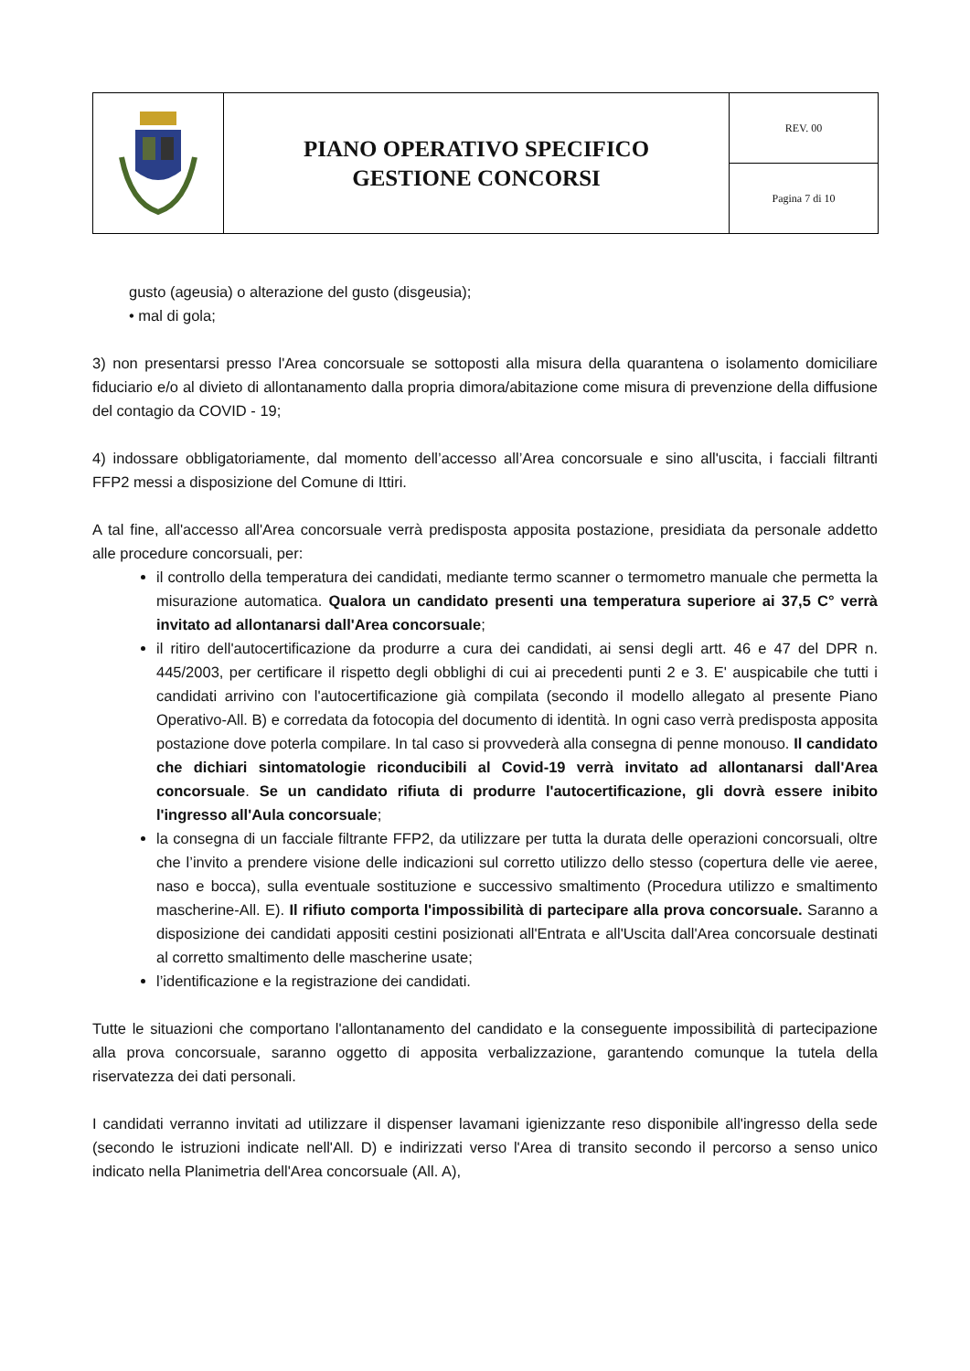| | PIANO OPERATIVO SPECIFICO GESTIONE CONCORSI | REV. 00 |
| | | Pagina 7 di 10 |
gusto (ageusia) o alterazione del gusto (disgeusia);
• mal di gola;
3) non presentarsi presso l'Area concorsuale se sottoposti alla misura della quarantena o isolamento domiciliare fiduciario e/o al divieto di allontanamento dalla propria dimora/abitazione come misura di prevenzione della diffusione del contagio da COVID - 19;
4) indossare obbligatoriamente, dal momento dell’accesso all’Area concorsuale e sino all'uscita, i facciali filtranti FFP2 messi a disposizione del Comune di Ittiri.
A tal fine, all'accesso all'Area concorsuale verrà predisposta apposita postazione, presidiata da personale addetto alle procedure concorsuali, per:
il controllo della temperatura dei candidati, mediante termo scanner o termometro manuale che permetta la misurazione automatica. Qualora un candidato presenti una temperatura superiore ai 37,5 C° verrà invitato ad allontanarsi dall'Area concorsuale;
il ritiro dell'autocertificazione da produrre a cura dei candidati, ai sensi degli artt. 46 e 47 del DPR n. 445/2003, per certificare il rispetto degli obblighi di cui ai precedenti punti 2 e 3. E' auspicabile che tutti i candidati arrivino con l'autocertificazione già compilata (secondo il modello allegato al presente Piano Operativo-All. B) e corredata da fotocopia del documento di identità. In ogni caso verrà predisposta apposita postazione dove poterla compilare. In tal caso si provvederà alla consegna di penne monouso. Il candidato che dichiari sintomatologie riconducibili al Covid-19 verrà invitato ad allontanarsi dall'Area concorsuale. Se un candidato rifiuta di produrre l'autocertificazione, gli dovrà essere inibito l'ingresso all'Aula concorsuale;
la consegna di un facciale filtrante FFP2, da utilizzare per tutta la durata delle operazioni concorsuali, oltre che l’invito a prendere visione delle indicazioni sul corretto utilizzo dello stesso (copertura delle vie aeree, naso e bocca), sulla eventuale sostituzione e successivo smaltimento (Procedura utilizzo e smaltimento mascherine-All. E). Il rifiuto comporta l'impossibilità di partecipare alla prova concorsuale. Saranno a disposizione dei candidati appositi cestini posizionati all'Entrata e all'Uscita dall'Area concorsuale destinati al corretto smaltimento delle mascherine usate;
l’identificazione e la registrazione dei candidati.
Tutte le situazioni che comportano l'allontanamento del candidato e la conseguente impossibilità di partecipazione alla prova concorsuale, saranno oggetto di apposita verbalizzazione, garantendo comunque la tutela della riservatezza dei dati personali.
I candidati verranno invitati ad utilizzare il dispenser lavamani igienizzante reso disponibile all'ingresso della sede (secondo le istruzioni indicate nell'All. D) e indirizzati verso l'Area di transito secondo il percorso a senso unico indicato nella Planimetria dell'Area concorsuale (All. A),